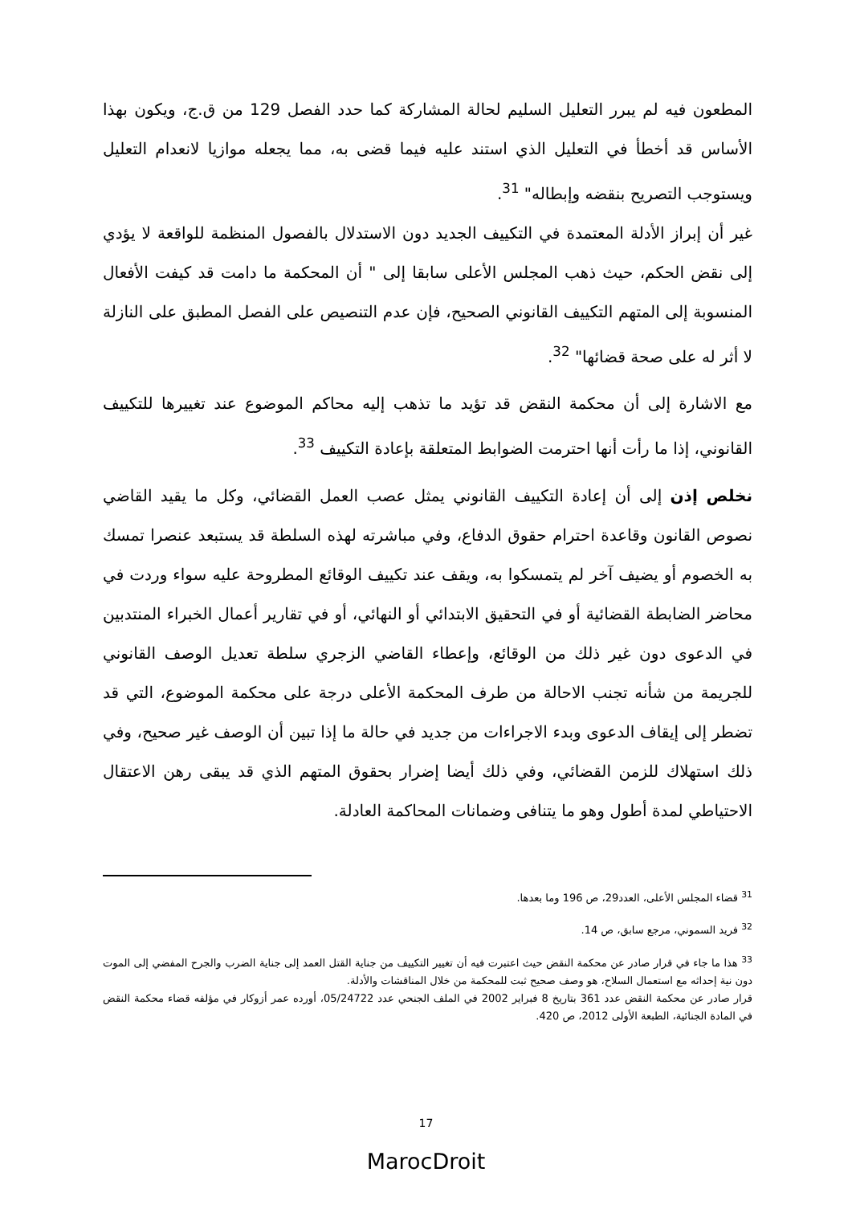المطعون فيه لم يبرر التعليل السليم لحالة المشاركة كما حدد الفصل 129 من ق.ج، ويكون بهذا الأساس قد أخطأ في التعليل الذي استند عليه فيما قضى به، مما يجعله موازيا لانعدام التعليل ويستوجب التصريح بنقضه وإبطاله" <sup>31</sup>.
غير أن إبراز الأدلة المعتمدة في التكييف الجديد دون الاستدلال بالفصول المنظمة للواقعة لا يؤدي إلى نقض الحكم، حيث ذهب المجلس الأعلى سابقا إلى " أن المحكمة ما دامت قد كيفت الأفعال المنسوبة إلى المتهم التكييف القانوني الصحيح، فإن عدم التنصيص على الفصل المطبق على النازلة لا أثر له على صحة قضائها" <sup>32</sup>.
مع الاشارة إلى أن محكمة النقض قد تؤيد ما تذهب إليه محاكم الموضوع عند تغييرها للتكييف القانوني، إذا ما رأت أنها احترمت الضوابط المتعلقة بإعادة التكييف <sup>33</sup>.
نخلص إذن إلى أن إعادة التكييف القانوني يمثل عصب العمل القضائي، وكل ما يقيد القاضي نصوص القانون وقاعدة احترام حقوق الدفاع، وفي مباشرته لهذه السلطة قد يستبعد عنصرا تمسك به الخصوم أو يضيف آخر لم يتمسكوا به، ويقف عند تكييف الوقائع المطروحة عليه سواء وردت في محاضر الضابطة القضائية أو في التحقيق الابتدائي أو النهائي، أو في تقارير أعمال الخبراء المنتدبين في الدعوى دون غير ذلك من الوقائع، وإعطاء القاضي الزجري سلطة تعديل الوصف القانوني للجريمة من شأنه تجنب الاحالة من طرف المحكمة الأعلى درجة على محكمة الموضوع، التي قد تضطر إلى إيقاف الدعوى وبدء الاجراءات من جديد في حالة ما إذا تبين أن الوصف غير صحيح، وفي ذلك استهلاك للزمن القضائي، وفي ذلك أيضا إضرار بحقوق المتهم الذي قد يبقى رهن الاعتقال الاحتياطي لمدة أطول وهو ما يتنافى وضمانات المحاكمة العادلة.
<sup>31</sup> قضاء المجلس الأعلى، العدد29، ص 196 وما بعدها.
<sup>32</sup> فريد السموني، مرجع سابق، ص 14.
<sup>33</sup> هذا ما جاء في قرار صادر عن محكمة النقض حيث اعتبرت فيه أن تغيير التكييف من جناية القتل العمد إلى جناية الضرب والجرح المفضي إلى الموت دون نية إحداثه مع استعمال السلاح، هو وصف صحيح ثبت للمحكمة من خلال المناقشات والأدلة.
قرار صادر عن محكمة النقض عدد 361 بتاريخ 8 فبراير 2002 في الملف الجنحي عدد 05/24722، أورده عمر أزوكار في مؤلفه قضاء محكمة النقض في المادة الجنائية، الطبعة الأولى 2012، ص 420.
17
MarocDroit